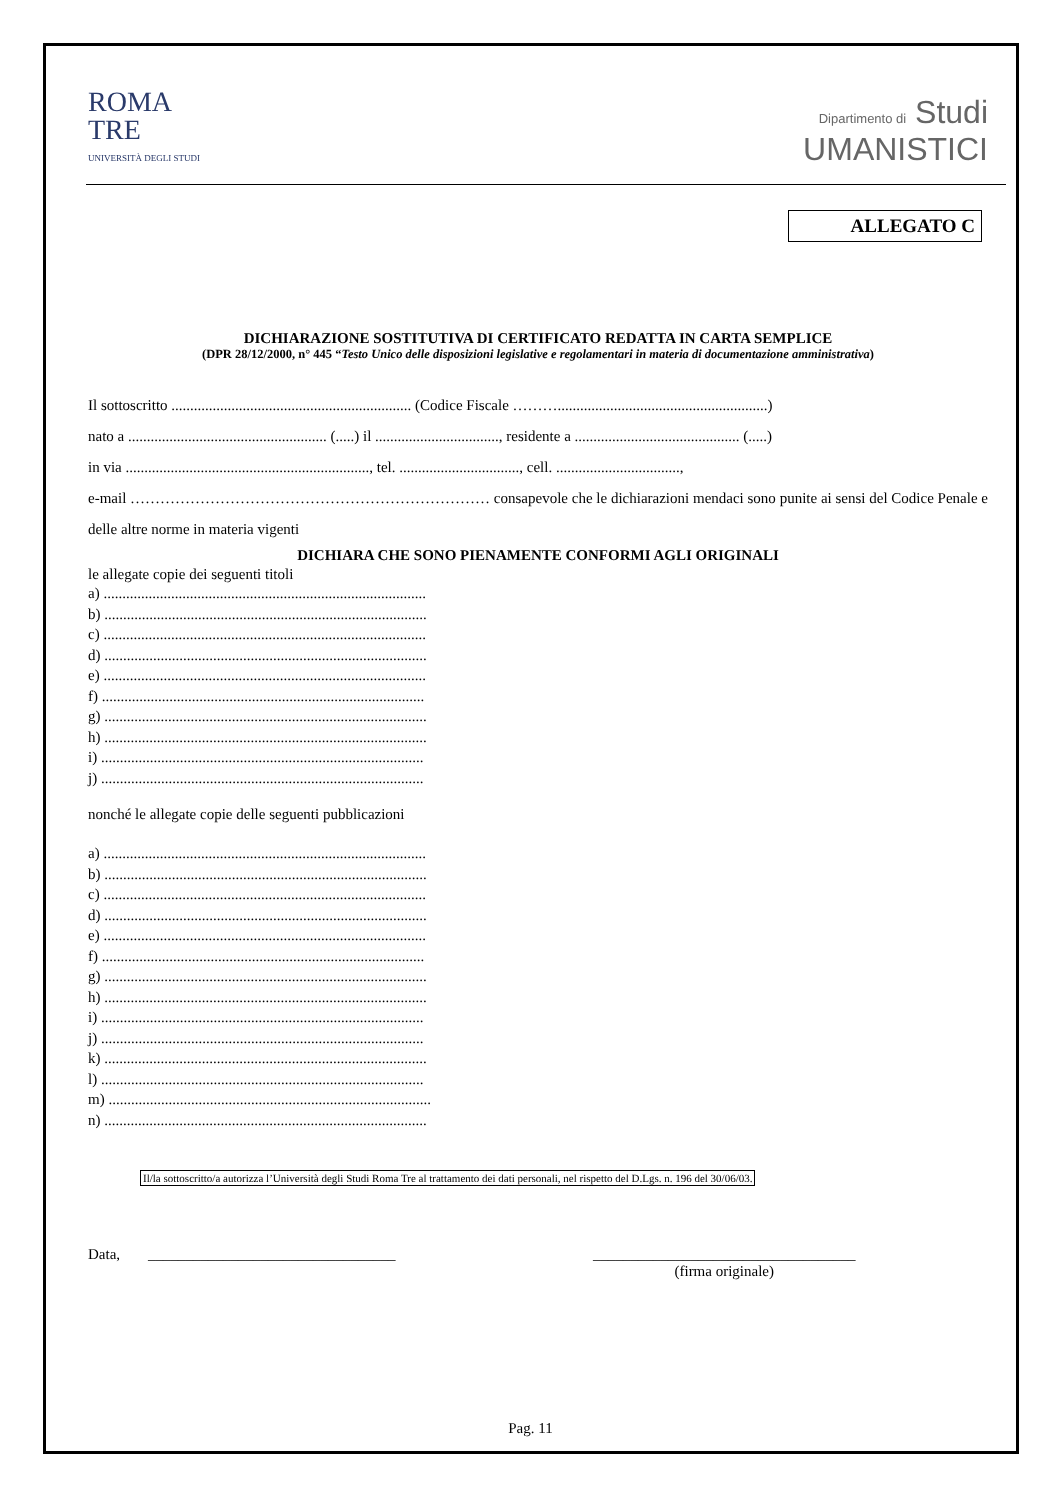ROMA
TRE
UNIVERSITÀ DEGLI STUDI
Dipartimento di Studi
UMANISTICI
ALLEGATO C
DICHIARAZIONE SOSTITUTIVA DI CERTIFICATO REDATTA IN CARTA SEMPLICE
(DPR 28/12/2000, n° 445 “Testo Unico delle disposizioni legislative e regolamentari in materia di documentazione amministrativa)
Il sottoscritto ................................................................ (Codice Fiscale ………........................................................)
nato a ..................................................... (.....) il ................................., residente a ............................................ (.....)
in via ................................................................., tel. ................................, cell. .................................,
e-mail ……………………………………………………………… consapevole che le dichiarazioni mendaci sono punite ai sensi del Codice Penale e delle altre norme in materia vigenti
DICHIARA CHE SONO PIENAMENTE CONFORMI AGLI ORIGINALI
le allegate copie dei seguenti titoli
a) ......................................................................................
b) ......................................................................................
c) ......................................................................................
d) ......................................................................................
e) ......................................................................................
f) ......................................................................................
g) ......................................................................................
h) ......................................................................................
i) ......................................................................................
j) ......................................................................................
nonché le allegate copie delle seguenti pubblicazioni
a) ......................................................................................
b) ......................................................................................
c) ......................................................................................
d) ......................................................................................
e) ......................................................................................
f) ......................................................................................
g) ......................................................................................
h) ......................................................................................
i) ......................................................................................
j) ......................................................................................
k) ......................................................................................
l) ......................................................................................
m) ......................................................................................
n) ......................................................................................
Il/la sottoscritto/a autorizza l’Università degli Studi Roma Tre al trattamento dei dati personali, nel rispetto del D.Lgs. n. 196 del 30/06/03.
Data, _________________________________ ___________________________________
(firma originale)
Pag. 11